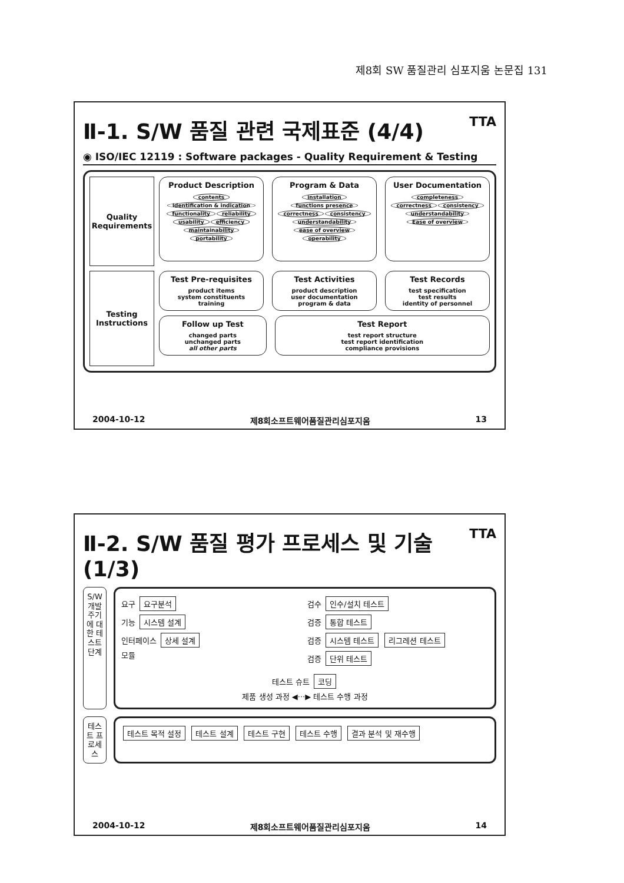제8회 SW 품질관리 심포지움 논문집 131
Ⅱ-1. S/W 품질 관련 국제표준 (4/4) TTA
◉ ISO/IEC 12119 : Software packages - Quality Requirement & Testing
Quality Requirements
Product Description
contents identification & indication
functionality reliability usability efficiency maintainability portability
Program & Data
installation functions presence correctness consistency understandability ease of overview operability
User Documentation
completeness correctness consistency understandability Ease of overview
Testing Instructions
Test Pre-requisites
product items
system constituents
training
Test Activities
product description
user documentation
program & data
Test Records
test specification
test results
identity of personnel
Follow up Test
changed parts
unchanged parts
all other parts
Test Report
test report structure
test report identification
compliance provisions
2004-10-12 제8회소프트웨어품질관리심포지움 13
Ⅱ-2. S/W 품질 평가 프로세스 및 기술 (1/3) TTA
S/W 개발 주기에 대한 테스트 단계
요구 요구분석
기능 시스템 설계
인터페이스 상세 설계
모듈
검수 인수/설치 테스트
검증 통합 테스트
검증 시스템 테스트 리그레션 테스트
검증 단위 테스트
테스트 슈트 코딩
제품 생성 과정 ◀···▶ 테스트 수행 과정
테스트 프로세스
테스트 목적 설정 테스트 설계 테스트 구현 테스트 수행 결과 분석 및 재수행
2004-10-12 제8회소프트웨어품질관리심포지움 14